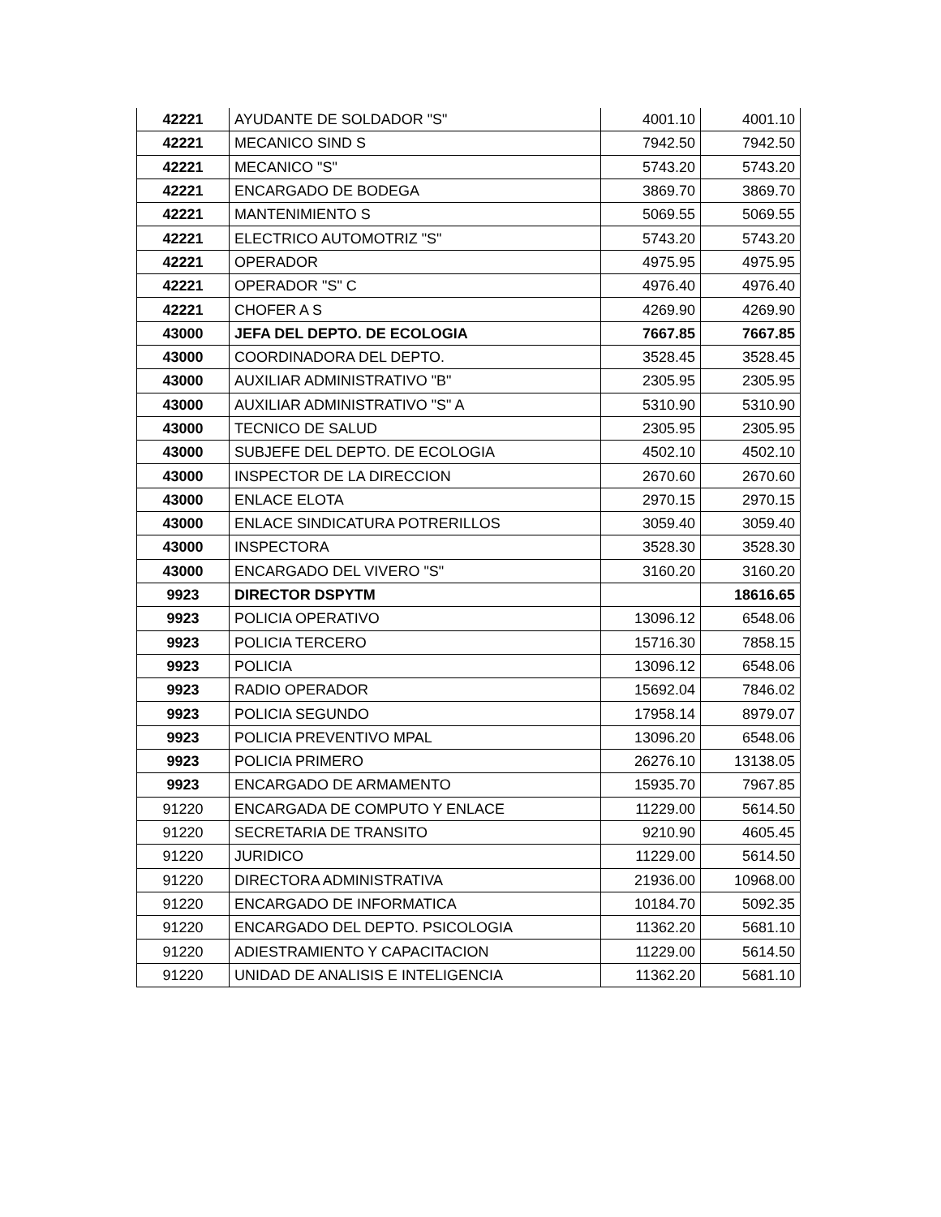| 42221 | AYUDANTE DE SOLDADOR "S" | 4001.10 | 4001.10 |
| 42221 | MECANICO SIND S | 7942.50 | 7942.50 |
| 42221 | MECANICO "S" | 5743.20 | 5743.20 |
| 42221 | ENCARGADO DE BODEGA | 3869.70 | 3869.70 |
| 42221 | MANTENIMIENTO S | 5069.55 | 5069.55 |
| 42221 | ELECTRICO AUTOMOTRIZ "S" | 5743.20 | 5743.20 |
| 42221 | OPERADOR | 4975.95 | 4975.95 |
| 42221 | OPERADOR "S" C | 4976.40 | 4976.40 |
| 42221 | CHOFER A S | 4269.90 | 4269.90 |
| 43000 | JEFA DEL DEPTO. DE ECOLOGIA | 7667.85 | 7667.85 |
| 43000 | COORDINADORA DEL DEPTO. | 3528.45 | 3528.45 |
| 43000 | AUXILIAR ADMINISTRATIVO "B" | 2305.95 | 2305.95 |
| 43000 | AUXILIAR ADMINISTRATIVO "S" A | 5310.90 | 5310.90 |
| 43000 | TECNICO DE SALUD | 2305.95 | 2305.95 |
| 43000 | SUBJEFE DEL DEPTO. DE ECOLOGIA | 4502.10 | 4502.10 |
| 43000 | INSPECTOR DE LA DIRECCION | 2670.60 | 2670.60 |
| 43000 | ENLACE ELOTA | 2970.15 | 2970.15 |
| 43000 | ENLACE SINDICATURA POTRERILLOS | 3059.40 | 3059.40 |
| 43000 | INSPECTORA | 3528.30 | 3528.30 |
| 43000 | ENCARGADO DEL VIVERO "S" | 3160.20 | 3160.20 |
| 9923 | DIRECTOR DSPYTM | | 18616.65 |
| 9923 | POLICIA OPERATIVO | 13096.12 | 6548.06 |
| 9923 | POLICIA TERCERO | 15716.30 | 7858.15 |
| 9923 | POLICIA | 13096.12 | 6548.06 |
| 9923 | RADIO OPERADOR | 15692.04 | 7846.02 |
| 9923 | POLICIA SEGUNDO | 17958.14 | 8979.07 |
| 9923 | POLICIA PREVENTIVO MPAL | 13096.20 | 6548.06 |
| 9923 | POLICIA PRIMERO | 26276.10 | 13138.05 |
| 9923 | ENCARGADO DE ARMAMENTO | 15935.70 | 7967.85 |
| 91220 | ENCARGADA DE COMPUTO Y ENLACE | 11229.00 | 5614.50 |
| 91220 | SECRETARIA DE TRANSITO | 9210.90 | 4605.45 |
| 91220 | JURIDICO | 11229.00 | 5614.50 |
| 91220 | DIRECTORA ADMINISTRATIVA | 21936.00 | 10968.00 |
| 91220 | ENCARGADO DE INFORMATICA | 10184.70 | 5092.35 |
| 91220 | ENCARGADO DEL DEPTO. PSICOLOGIA | 11362.20 | 5681.10 |
| 91220 | ADIESTRAMIENTO Y CAPACITACION | 11229.00 | 5614.50 |
| 91220 | UNIDAD DE ANALISIS E INTELIGENCIA | 11362.20 | 5681.10 |